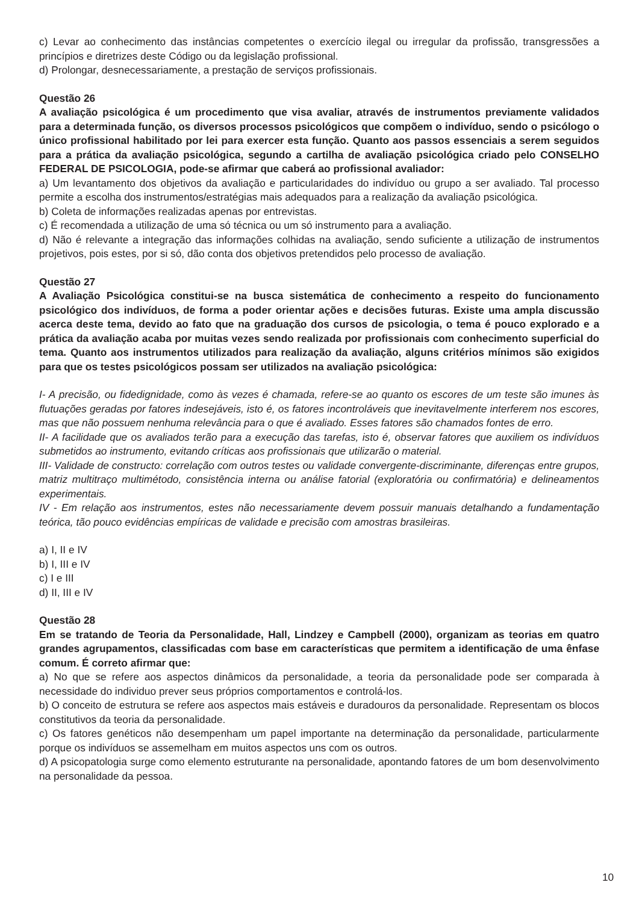c) Levar ao conhecimento das instâncias competentes o exercício ilegal ou irregular da profissão, transgressões a princípios e diretrizes deste Código ou da legislação profissional.
d) Prolongar, desnecessariamente, a prestação de serviços profissionais.
Questão 26
A avaliação psicológica é um procedimento que visa avaliar, através de instrumentos previamente validados para a determinada função, os diversos processos psicológicos que compõem o indivíduo, sendo o psicólogo o único profissional habilitado por lei para exercer esta função. Quanto aos passos essenciais a serem seguidos para a prática da avaliação psicológica, segundo a cartilha de avaliação psicológica criado pelo CONSELHO FEDERAL DE PSICOLOGIA, pode-se afirmar que caberá ao profissional avaliador:
a) Um levantamento dos objetivos da avaliação e particularidades do indivíduo ou grupo a ser avaliado. Tal processo permite a escolha dos instrumentos/estratégias mais adequados para a realização da avaliação psicológica.
b) Coleta de informações realizadas apenas por entrevistas.
c) É recomendada a utilização de uma só técnica ou um só instrumento para a avaliação.
d) Não é relevante a integração das informações colhidas na avaliação, sendo suficiente a utilização de instrumentos projetivos, pois estes, por si só, dão conta dos objetivos pretendidos pelo processo de avaliação.
Questão 27
A Avaliação Psicológica constitui-se na busca sistemática de conhecimento a respeito do funcionamento psicológico dos indivíduos, de forma a poder orientar ações e decisões futuras. Existe uma ampla discussão acerca deste tema, devido ao fato que na graduação dos cursos de psicologia, o tema é pouco explorado e a prática da avaliação acaba por muitas vezes sendo realizada por profissionais com conhecimento superficial do tema. Quanto aos instrumentos utilizados para realização da avaliação, alguns critérios mínimos são exigidos para que os testes psicológicos possam ser utilizados na avaliação psicológica:
I- A precisão, ou fidedignidade, como às vezes é chamada, refere-se ao quanto os escores de um teste são imunes às flutuações geradas por fatores indesejáveis, isto é, os fatores incontroláveis que inevitavelmente interferem nos escores, mas que não possuem nenhuma relevância para o que é avaliado. Esses fatores são chamados fontes de erro.
II- A facilidade que os avaliados terão para a execução das tarefas, isto é, observar fatores que auxiliem os indivíduos submetidos ao instrumento, evitando críticas aos profissionais que utilizarão o material.
III- Validade de constructo: correlação com outros testes ou validade convergente-discriminante, diferenças entre grupos, matriz multitraço multimétodo, consistência interna ou análise fatorial (exploratória ou confirmatória) e delineamentos experimentais.
IV - Em relação aos instrumentos, estes não necessariamente devem possuir manuais detalhando a fundamentação teórica, tão pouco evidências empíricas de validade e precisão com amostras brasileiras.
a) I, II e IV
b) I, III e IV
c) I e III
d) II, III e IV
Questão 28
Em se tratando de Teoria da Personalidade, Hall, Lindzey e Campbell (2000), organizam as teorias em quatro grandes agrupamentos, classificadas com base em características que permitem a identificação de uma ênfase comum. É correto afirmar que:
a) No que se refere aos aspectos dinâmicos da personalidade, a teoria da personalidade pode ser comparada à necessidade do individuo prever seus próprios comportamentos e controlá-los.
b) O conceito de estrutura se refere aos aspectos mais estáveis e duradouros da personalidade. Representam os blocos constitutivos da teoria da personalidade.
c) Os fatores genéticos não desempenham um papel importante na determinação da personalidade, particularmente porque os indivíduos se assemelham em muitos aspectos uns com os outros.
d) A psicopatologia surge como elemento estruturante na personalidade, apontando fatores de um bom desenvolvimento na personalidade da pessoa.
10